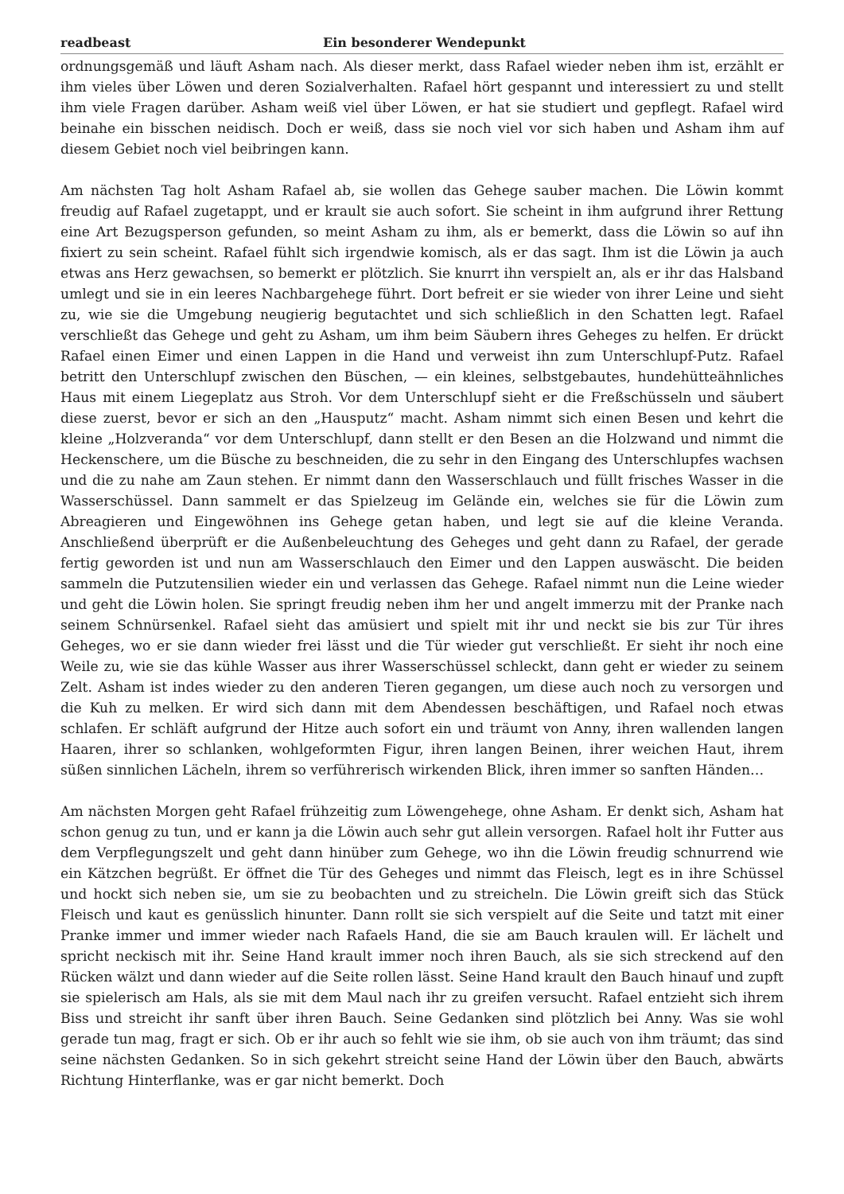readbeast Ein besonderer Wendepunkt
ordnungsgemäß und läuft Asham nach. Als dieser merkt, dass Rafael wieder neben ihm ist, erzählt er ihm vieles über Löwen und deren Sozialverhalten. Rafael hört gespannt und interessiert zu und stellt ihm viele Fragen darüber. Asham weiß viel über Löwen, er hat sie studiert und gepflegt. Rafael wird beinahe ein bisschen neidisch. Doch er weiß, dass sie noch viel vor sich haben und Asham ihm auf diesem Gebiet noch viel beibringen kann.
Am nächsten Tag holt Asham Rafael ab, sie wollen das Gehege sauber machen. Die Löwin kommt freudig auf Rafael zugetappt, und er krault sie auch sofort. Sie scheint in ihm aufgrund ihrer Rettung eine Art Bezugsperson gefunden, so meint Asham zu ihm, als er bemerkt, dass die Löwin so auf ihn fixiert zu sein scheint. Rafael fühlt sich irgendwie komisch, als er das sagt. Ihm ist die Löwin ja auch etwas ans Herz gewachsen, so bemerkt er plötzlich. Sie knurrt ihn verspielt an, als er ihr das Halsband umlegt und sie in ein leeres Nachbargehege führt. Dort befreit er sie wieder von ihrer Leine und sieht zu, wie sie die Umgebung neugierig begutachtet und sich schließlich in den Schatten legt. Rafael verschließt das Gehege und geht zu Asham, um ihm beim Säubern ihres Geheges zu helfen. Er drückt Rafael einen Eimer und einen Lappen in die Hand und verweist ihn zum Unterschlupf-Putz. Rafael betritt den Unterschlupf zwischen den Büschen, — ein kleines, selbstgebautes, hundehütteähnliches Haus mit einem Liegeplatz aus Stroh. Vor dem Unterschlupf sieht er die Freßschüsseln und säubert diese zuerst, bevor er sich an den „Hausputz“ macht. Asham nimmt sich einen Besen und kehrt die kleine „Holzveranda“ vor dem Unterschlupf, dann stellt er den Besen an die Holzwand und nimmt die Heckenschere, um die Büsche zu beschneiden, die zu sehr in den Eingang des Unterschlupfes wachsen und die zu nahe am Zaun stehen. Er nimmt dann den Wasserschlauch und füllt frisches Wasser in die Wasserschüssel. Dann sammelt er das Spielzeug im Gelände ein, welches sie für die Löwin zum Abreagieren und Eingewöhnen ins Gehege getan haben, und legt sie auf die kleine Veranda. Anschließend überprüft er die Außenbeleuchtung des Geheges und geht dann zu Rafael, der gerade fertig geworden ist und nun am Wasserschlauch den Eimer und den Lappen auswäscht. Die beiden sammeln die Putzutensilien wieder ein und verlassen das Gehege. Rafael nimmt nun die Leine wieder und geht die Löwin holen. Sie springt freudig neben ihm her und angelt immerzu mit der Pranke nach seinem Schnürsenkel. Rafael sieht das amüsiert und spielt mit ihr und neckt sie bis zur Tür ihres Geheges, wo er sie dann wieder frei lässt und die Tür wieder gut verschließt. Er sieht ihr noch eine Weile zu, wie sie das kühle Wasser aus ihrer Wasserschüssel schleckt, dann geht er wieder zu seinem Zelt. Asham ist indes wieder zu den anderen Tieren gegangen, um diese auch noch zu versorgen und die Kuh zu melken. Er wird sich dann mit dem Abendessen beschäftigen, und Rafael noch etwas schlafen. Er schläft aufgrund der Hitze auch sofort ein und träumt von Anny, ihren wallenden langen Haaren, ihrer so schlanken, wohlgeformten Figur, ihren langen Beinen, ihrer weichen Haut, ihrem süßen sinnlichen Lächeln, ihrem so verführerisch wirkenden Blick, ihren immer so sanften Händen…
Am nächsten Morgen geht Rafael frühzeitig zum Löwengehege, ohne Asham. Er denkt sich, Asham hat schon genug zu tun, und er kann ja die Löwin auch sehr gut allein versorgen. Rafael holt ihr Futter aus dem Verpflegungszelt und geht dann hinüber zum Gehege, wo ihn die Löwin freudig schnurrend wie ein Kätzchen begrüßt. Er öffnet die Tür des Geheges und nimmt das Fleisch, legt es in ihre Schüssel und hockt sich neben sie, um sie zu beobachten und zu streicheln. Die Löwin greift sich das Stück Fleisch und kaut es genüsslich hinunter. Dann rollt sie sich verspielt auf die Seite und tatzt mit einer Pranke immer und immer wieder nach Rafaels Hand, die sie am Bauch kraulen will. Er lächelt und spricht neckisch mit ihr. Seine Hand krault immer noch ihren Bauch, als sie sich streckend auf den Rücken wälzt und dann wieder auf die Seite rollen lässt. Seine Hand krault den Bauch hinauf und zupft sie spielerisch am Hals, als sie mit dem Maul nach ihr zu greifen versucht. Rafael entzieht sich ihrem Biss und streicht ihr sanft über ihren Bauch. Seine Gedanken sind plötzlich bei Anny. Was sie wohl gerade tun mag, fragt er sich. Ob er ihr auch so fehlt wie sie ihm, ob sie auch von ihm träumt; das sind seine nächsten Gedanken. So in sich gekehrt streicht seine Hand der Löwin über den Bauch, abwärts Richtung Hinterflanke, was er gar nicht bemerkt. Doch